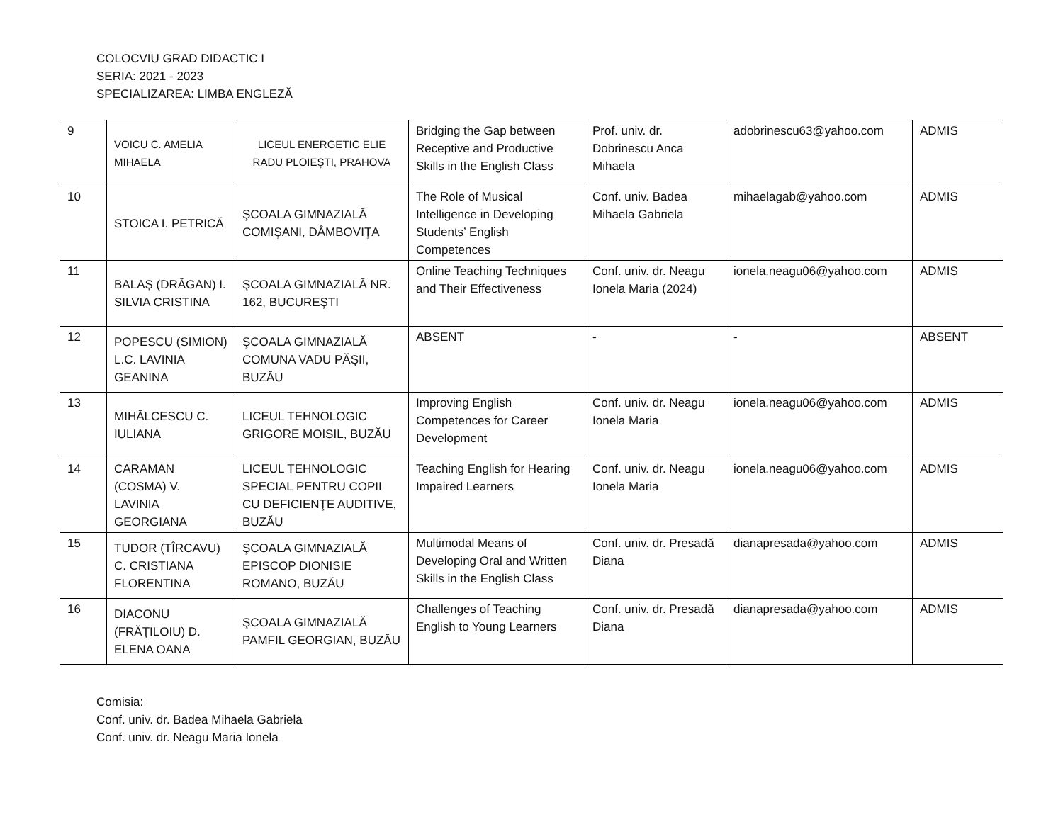COLOCVIU GRAD DIDACTIC I
SERIA: 2021 - 2023
SPECIALIZAREA: LIMBA ENGLEZĂ
| 9 | VOICU C. AMELIA MIHAELA | LICEUL ENERGETIC ELIE RADU PLOIEȘTI, PRAHOVA | Bridging the Gap between Receptive and Productive Skills in the English Class | Prof. univ. dr. Dobrinescu Anca Mihaela | adobrinescu63@yahoo.com | ADMIS |
| 10 | STOICA I. PETRICĂ | ŞCOALA GIMNAZIALĂ COMIŞANI, DÂMBOVIŢA | The Role of Musical Intelligence in Developing Students’ English Competences | Conf. univ. Badea Mihaela Gabriela | mihaelagab@yahoo.com | ADMIS |
| 11 | BALAŞ (DRĂGAN) I. SILVIA CRISTINA | ŞCOALA GIMNAZIALĂ NR. 162, BUCUREŞTI | Online Teaching Techniques and Their Effectiveness | Conf. univ. dr. Neagu Ionela Maria (2024) | ionela.neagu06@yahoo.com | ADMIS |
| 12 | POPESCU (SIMION) L.C. LAVINIA GEANINA | ŞCOALA GIMNAZIALĂ COMUNA VADU PĂŞII, BUZĂU | ABSENT | - | - | ABSENT |
| 13 | MIHĂLCESCU C. IULIANA | LICEUL TEHNOLOGIC GRIGORE MOISIL, BUZĂU | Improving English Competences for Career Development | Conf. univ. dr. Neagu Ionela Maria | ionela.neagu06@yahoo.com | ADMIS |
| 14 | CARAMAN (COSMA) V. LAVINIA GEORGIANA | LICEUL TEHNOLOGIC SPECIAL PENTRU COPII CU DEFICIENŢE AUDITIVE, BUZĂU | Teaching English for Hearing Impaired Learners | Conf. univ. dr. Neagu Ionela Maria | ionela.neagu06@yahoo.com | ADMIS |
| 15 | TUDOR (TÎRCAVU) C. CRISTIANA FLORENTINA | ŞCOALA GIMNAZIALĂ EPISCOP DIONISIE ROMANO, BUZĂU | Multimodal Means of Developing Oral and Written Skills in the English Class | Conf. univ. dr. Presadă Diana | dianapresada@yahoo.com | ADMIS |
| 16 | DIACONU (FRĂŢILOIU) D. ELENA OANA | ŞCOALA GIMNAZIALĂ PAMFIL GEORGIAN, BUZĂU | Challenges of Teaching English to Young Learners | Conf. univ. dr. Presadă Diana | dianapresada@yahoo.com | ADMIS |
Comisia:
Conf. univ. dr. Badea Mihaela Gabriela
Conf. univ. dr. Neagu Maria Ionela